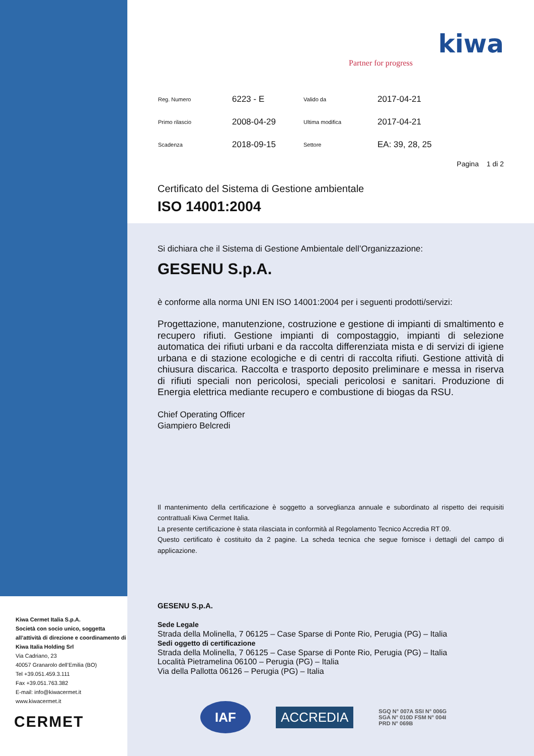kiwa
Partner for progress
| Reg. Numero | 6223 - E | Valido da | 2017-04-21 |
| Primo rilascio | 2008-04-29 | Ultima modifica | 2017-04-21 |
| Scadenza | 2018-09-15 | Settore | EA: 39, 28, 25 |
Pagina 1 di 2
Certificato del Sistema di Gestione ambientale
ISO 14001:2004
Si dichiara che il Sistema di Gestione Ambientale dell’Organizzazione:
GESENU S.p.A.
è conforme alla norma UNI EN ISO 14001:2004 per i seguenti prodotti/servizi:
Progettazione, manutenzione, costruzione e gestione di impianti di smaltimento e recupero rifiuti. Gestione impianti di compostaggio, impianti di selezione automatica dei rifiuti urbani e da raccolta differenziata mista e di servizi di igiene urbana e di stazione ecologiche e di centri di raccolta rifiuti. Gestione attività di chiusura discarica. Raccolta e trasporto deposito preliminare e messa in riserva di rifiuti speciali non pericolosi, speciali pericolosi e sanitari. Produzione di Energia elettrica mediante recupero e combustione di biogas da RSU.
Chief Operating Officer
Giampiero Belcredi
Il mantenimento della certificazione è soggetto a sorveglianza annuale e subordinato al rispetto dei requisiti contrattuali Kiwa Cermet Italia.
La presente certificazione è stata rilasciata in conformità al Regolamento Tecnico Accredia RT 09.
Questo certificato è costituito da 2 pagine. La scheda tecnica che segue fornisce i dettagli del campo di applicazione.
GESENU S.p.A.
Sede Legale
Strada della Molinella, 7 06125 – Case Sparse di Ponte Rio, Perugia (PG) – Italia
Sedi oggetto di certificazione
Strada della Molinella, 7 06125 – Case Sparse di Ponte Rio, Perugia (PG) – Italia
Località Pietramelina 06100 – Perugia (PG) – Italia
Via della Pallotta 06126 – Perugia (PG) – Italia
IAF
ACCREDIA
SGQ N° 007A SSI N° 006G
SGA N° 010D FSM N° 004I
PRD N° 069B
Kiwa Cermet Italia S.p.A.
Società con socio unico, soggetta all’attività di direzione e coordinamento di Kiwa Italia Holding Srl
Via Cadriano, 23
40057 Granarolo dell’Emilia (BO)
Tel +39.051.459.3.111
Fax +39.051.763.382
E-mail: info@kiwacermet.it
www.kiwacermet.it
CERMET